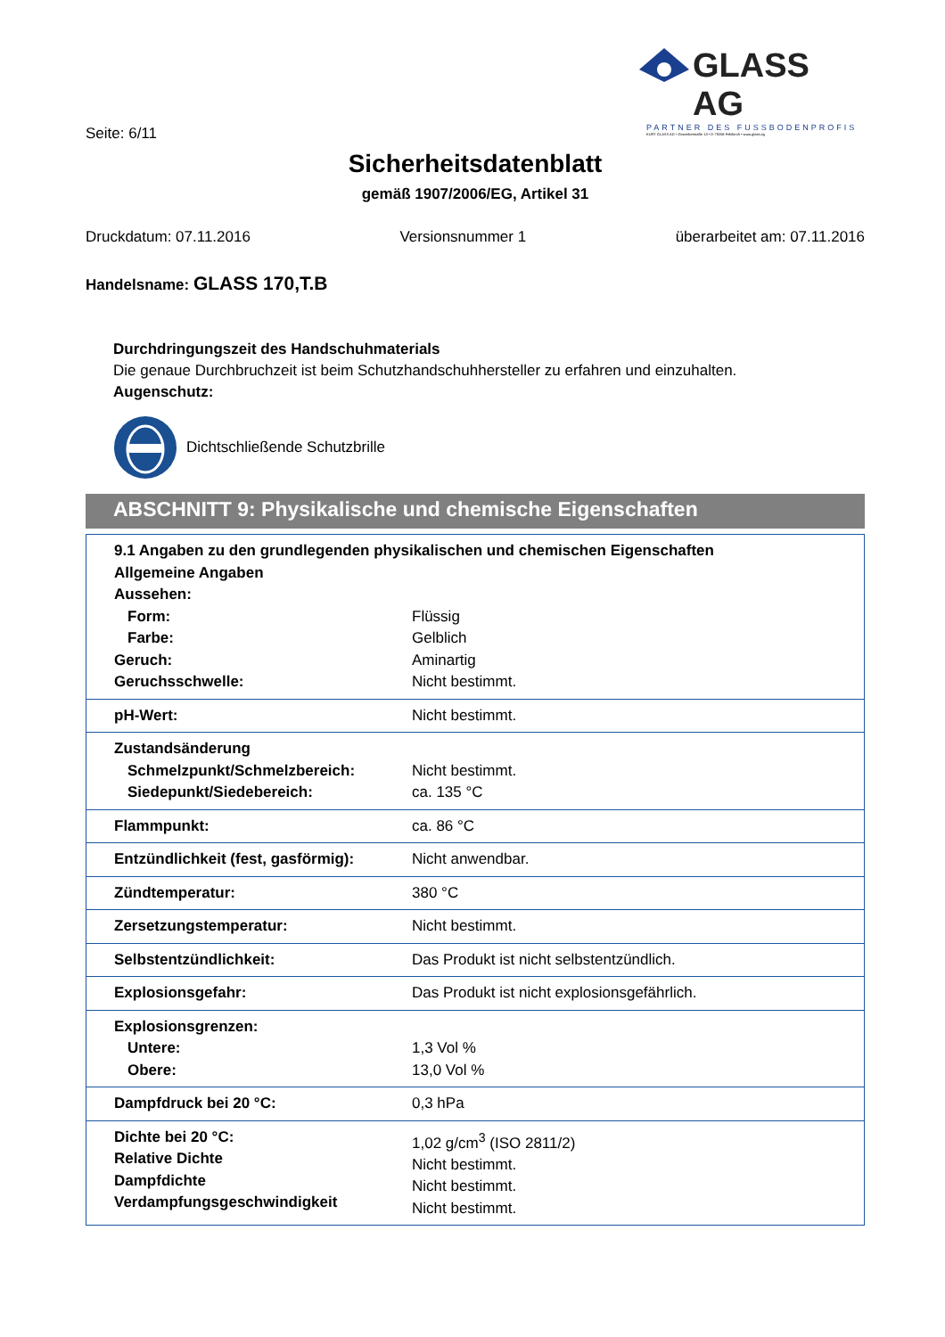GLASS AG
PARTNER DES FUSSBODENPROFIS
KURT GLASS AG • Gewerbestraße 13 • D-79258 Feldkirch • www.glass.ag
Seite: 6/11
Sicherheitsdatenblatt
gemäß 1907/2006/EG, Artikel 31
Druckdatum: 07.11.2016 Versionsnummer 1 überarbeitet am: 07.11.2016
Handelsname: GLASS 170,T.B
Durchdringungszeit des Handschuhmaterials
Die genaue Durchbruchzeit ist beim Schutzhandschuhhersteller zu erfahren und einzuhalten.
Augenschutz:
Dichtschließende Schutzbrille
ABSCHNITT 9: Physikalische und chemische Eigenschaften
| 9.1 Angaben zu den grundlegenden physikalischen und chemischen Eigenschaften | |
| Allgemeine Angaben | |
| Aussehen: | |
| Form: | Flüssig |
| Farbe: | Gelblich |
| Geruch: | Aminartig |
| Geruchsschwelle: | Nicht bestimmt. |
| pH-Wert: | Nicht bestimmt. |
| Zustandsänderung Schmelzpunkt/Schmelzbereich: Siedepunkt/Siedebereich: | Nicht bestimmt. ca. 135 °C |
| Flammpunkt: | ca. 86 °C |
| Entzündlichkeit (fest, gasförmig): | Nicht anwendbar. |
| Zündtemperatur: | 380 °C |
| Zersetzungstemperatur: | Nicht bestimmt. |
| Selbstentzündlichkeit: | Das Produkt ist nicht selbstentzündlich. |
| Explosionsgefahr: | Das Produkt ist nicht explosionsgefährlich. |
| Explosionsgrenzen: Untere: Obere: | 1,3 Vol % 13,0 Vol % |
| Dampfdruck bei 20 °C: | 0,3 hPa |
| Dichte bei 20 °C: Relative Dichte Dampfdichte Verdampfungsgeschwindigkeit | 1,02 g/cm<sup>3</sup> (ISO 2811/2) Nicht bestimmt. Nicht bestimmt. Nicht bestimmt. |